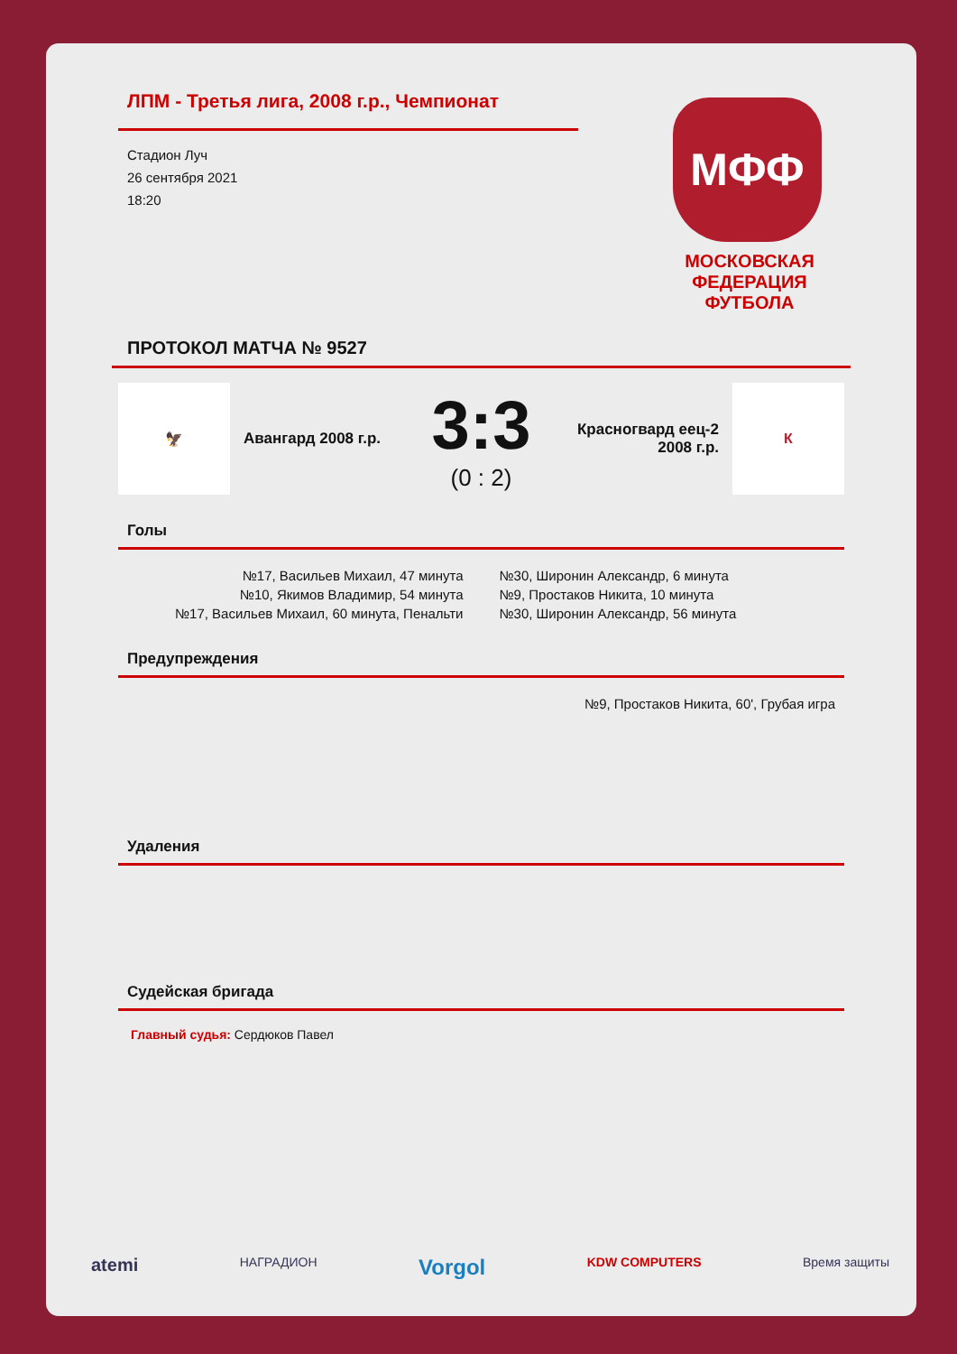ЛПМ - Третья лига, 2008 г.р., Чемпионат
Стадион Луч
26 сентября 2021
18:20
МФФ
МОСКОВСКАЯ
ФЕДЕРАЦИЯ
ФУТБОЛА
ПРОТОКОЛ МАТЧА № 9527
🦅
Авангард 2008 г.р.
3:3
(0 : 2)
Красногвард еец-2 2008 г.р.
К
Голы
№17, Васильев Михаил, 47 минута
№10, Якимов Владимир, 54 минута
№17, Васильев Михаил, 60 минута, Пенальти
№30, Широнин Александр, 6 минута
№9, Простаков Никита, 10 минута
№30, Широнин Александр, 56 минута
Предупреждения
№9, Простаков Никита, 60', Грубая игра
Удаления
Судейская бригада
Главный судья: Сердюков Павел
atemi НАГРАДИОН Vorgol KDW COMPUTERS Время защиты